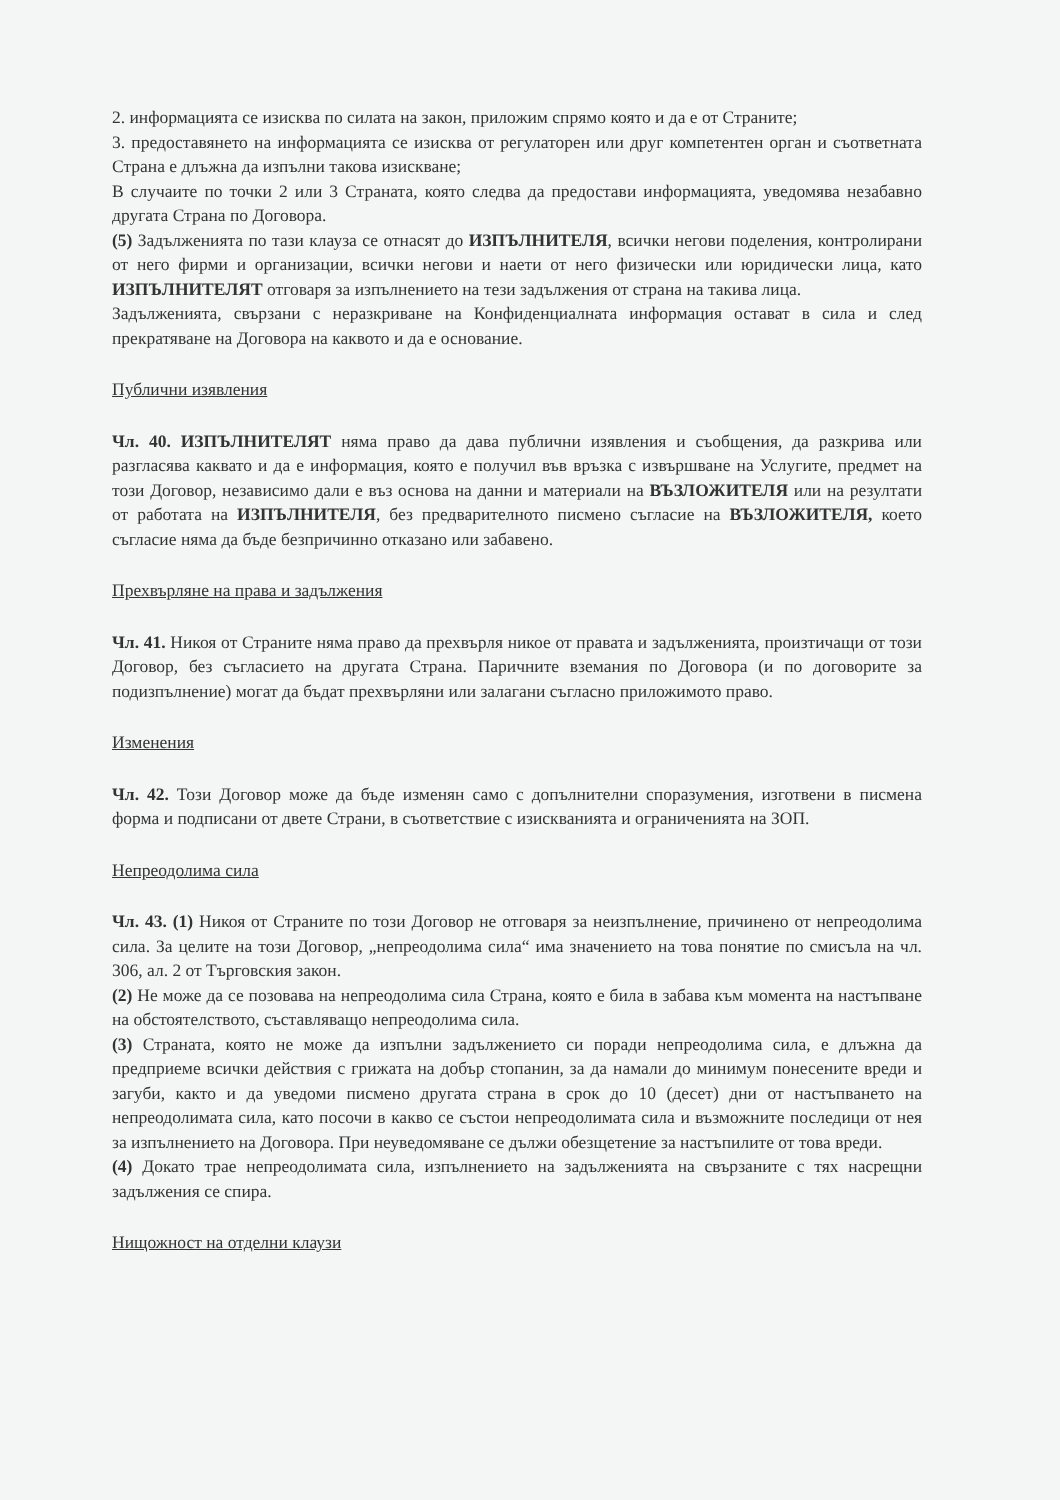2. информацията се изисква по силата на закон, приложим спрямо която и да е от Страните;
3. предоставянето на информацията се изисква от регулаторен или друг компетентен орган и съответната Страна е длъжна да изпълни такова изискване;
В случаите по точки 2 или 3 Страната, която следва да предостави информацията, уведомява незабавно другата Страна по Договора.
(5) Задълженията по тази клауза се отнасят до ИЗПЪЛНИТЕЛЯ, всички негови поделения, контролирани от него фирми и организации, всички негови и наети от него физически или юридически лица, като ИЗПЪЛНИТЕЛЯТ отговаря за изпълнението на тези задължения от страна на такива лица.
Задълженията, свързани с неразкриване на Конфиденциалната информация остават в сила и след прекратяване на Договора на каквото и да е основание.
Публични изявления
Чл. 40. ИЗПЪЛНИТЕЛЯТ няма право да дава публични изявления и съобщения, да разкрива или разгласява каквато и да е информация, която е получил във връзка с извършване на Услугите, предмет на този Договор, независимо дали е въз основа на данни и материали на ВЪЗЛОЖИТЕЛЯ или на резултати от работата на ИЗПЪЛНИТЕЛЯ, без предварителното писмено съгласие на ВЪЗЛОЖИТЕЛЯ, което съгласие няма да бъде безпричинно отказано или забавено.
Прехвърляне на права и задължения
Чл. 41. Никоя от Страните няма право да прехвърля никое от правата и задълженията, произтичащи от този Договор, без съгласието на другата Страна. Паричните вземания по Договора (и по договорите за подизпълнение) могат да бъдат прехвърляни или залагани съгласно приложимото право.
Изменения
Чл. 42. Този Договор може да бъде изменян само с допълнителни споразумения, изготвени в писмена форма и подписани от двете Страни, в съответствие с изискванията и ограниченията на ЗОП.
Непреодолима сила
Чл. 43. (1) Никоя от Страните по този Договор не отговаря за неизпълнение, причинено от непреодолима сила. За целите на този Договор, „непреодолима сила“ има значението на това понятие по смисъла на чл. 306, ал. 2 от Търговския закон.
(2) Не може да се позовава на непреодолима сила Страна, която е била в забава към момента на настъпване на обстоятелството, съставляващо непреодолима сила.
(3) Страната, която не може да изпълни задължението си поради непреодолима сила, е длъжна да предприеме всички действия с грижата на добър стопанин, за да намали до минимум понесените вреди и загуби, както и да уведоми писмено другата страна в срок до 10 (десет) дни от настъпването на непреодолимата сила, като посочи в какво се състои непреодолимата сила и възможните последици от нея за изпълнението на Договора. При неуведомяване се дължи обезщетение за настъпилите от това вреди.
(4) Докато трае непреодолимата сила, изпълнението на задълженията на свързаните с тях насрещни задължения се спира.
Нищожност на отделни клаузи